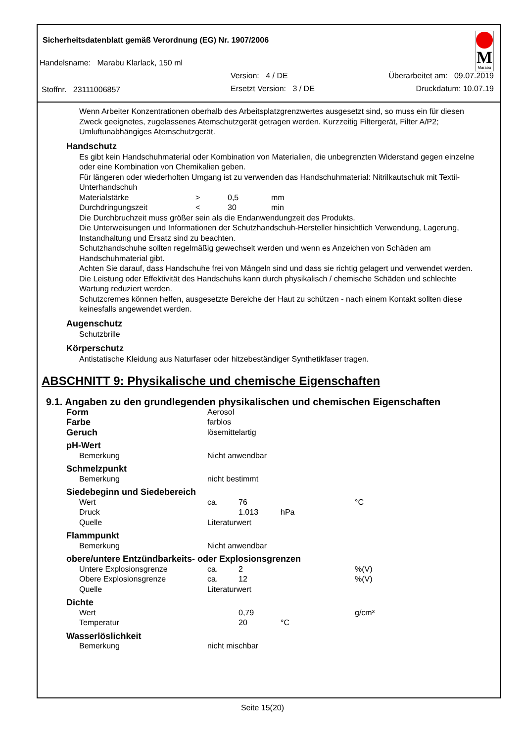Sicherheitsdatenblatt gemäß Verordnung (EG) Nr. 1907/2006
Handelsname: Marabu Klarlack, 150 ml
Version: 4 / DE Überarbeitet am: 09.07.2019
Stoffnr. 23111006857 Ersetzt Version: 3 / DE Druckdatum: 10.07.19
M
Marabu
Wenn Arbeiter Konzentrationen oberhalb des Arbeitsplatzgrenzwertes ausgesetzt sind, so muss ein für diesen Zweck geeignetes, zugelassenes Atemschutzgerät getragen werden. Kurzzeitig Filtergerät, Filter A/P2; Umluftunabhängiges Atemschutzgerät.
Handschutz
Es gibt kein Handschuhmaterial oder Kombination von Materialien, die unbegrenzten Widerstand gegen einzelne oder eine Kombination von Chemikalien geben.
Für längeren oder wiederholten Umgang ist zu verwenden das Handschuhmaterial: Nitrilkautschuk mit Textil-Unterhandschuh
| Materialstärke | > | 0,5 | mm |
| Durchdringungszeit | < | 30 | min |
Die Durchbruchzeit muss größer sein als die Endanwendungzeit des Produkts.
Die Unterweisungen und Informationen der Schutzhandschuh-Hersteller hinsichtlich Verwendung, Lagerung, Instandhaltung und Ersatz sind zu beachten.
Schutzhandschuhe sollten regelmäßig gewechselt werden und wenn es Anzeichen von Schäden am Handschuhmaterial gibt.
Achten Sie darauf, dass Handschuhe frei von Mängeln sind und dass sie richtig gelagert und verwendet werden.
Die Leistung oder Effektivität des Handschuhs kann durch physikalisch / chemische Schäden und schlechte Wartung reduziert werden.
Schutzcremes können helfen, ausgesetzte Bereiche der Haut zu schützen - nach einem Kontakt sollten diese keinesfalls angewendet werden.
Augenschutz
Schutzbrille
Körperschutz
Antistatische Kleidung aus Naturfaser oder hitzebeständiger Synthetikfaser tragen.
ABSCHNITT 9: Physikalische und chemische Eigenschaften
9.1. Angaben zu den grundlegenden physikalischen und chemischen Eigenschaften
| Form | Aerosol | | | |
| Farbe | farblos | | | |
| Geruch | lösemittelartig | | | |
| pH-Wert | | | | |
| Bemerkung | Nicht anwendbar | | | |
| Schmelzpunkt | | | | |
| Bemerkung | nicht bestimmt | | | |
| Siedebeginn und Siedebereich | | | | |
| Wert | ca. | 76 | | °C |
| Druck | | 1.013 | hPa | |
| Quelle | Literaturwert | | | |
| Flammpunkt | | | | |
| Bemerkung | Nicht anwendbar | | | |
| obere/untere Entzündbarkeits- oder Explosionsgrenzen | | | | |
| Untere Explosionsgrenze | ca. | 2 | | %(V) |
| Obere Explosionsgrenze | ca. | 12 | | %(V) |
| Quelle | Literaturwert | | | |
| Dichte | | | | |
| Wert | | 0,79 | | g/cm³ |
| Temperatur | | 20 | °C | |
| Wasserlöslichkeit | | | | |
| Bemerkung | nicht mischbar | | | |
Seite 15(20)